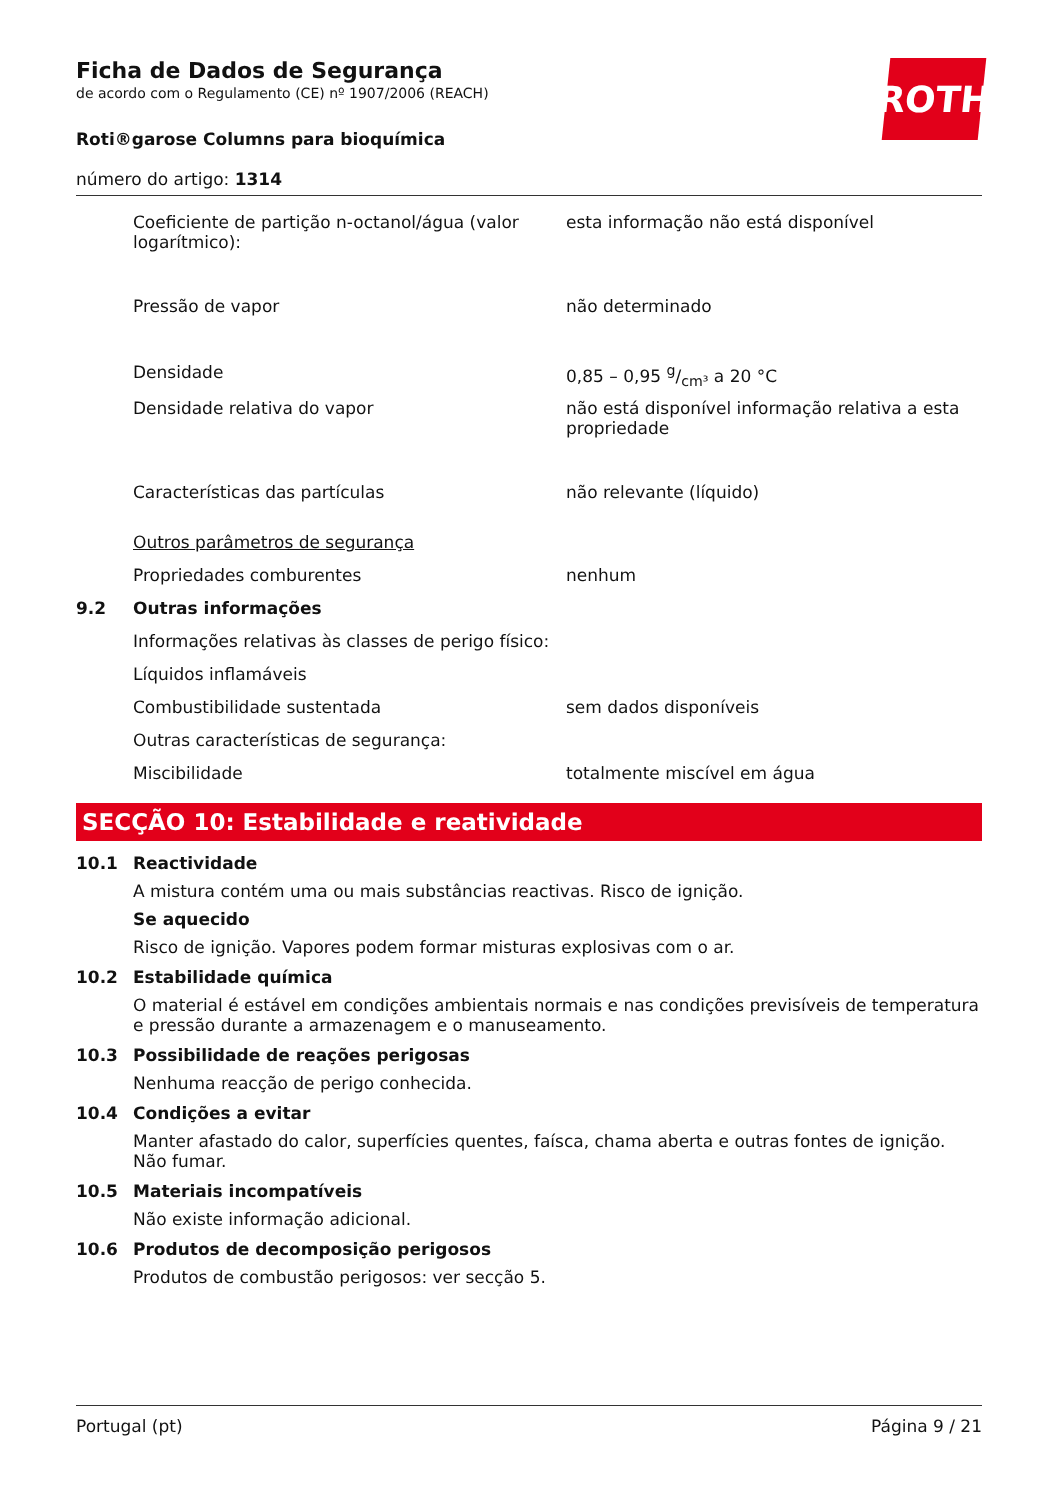ROTH
Ficha de Dados de Segurança
de acordo com o Regulamento (CE) nº 1907/2006 (REACH)
Roti®garose Columns para bioquímica
número do artigo: 1314
| | Coeficiente de partição n-octanol/água (valor logarítmico): | esta informação não está disponível |
| | Pressão de vapor | não determinado |
| | Densidade | 0,85 – 0,95 g/cm³ a 20 °C |
| | Densidade relativa do vapor | não está disponível informação relativa a esta propriedade |
| | Características das partículas | não relevante (líquido) |
| | Outros parâmetros de segurança | |
| | Propriedades comburentes | nenhum |
| 9.2 | Outras informações | |
| | Informações relativas às classes de perigo físico: | |
| | Líquidos inflamáveis | |
| | Combustibilidade sustentada | sem dados disponíveis |
| | Outras características de segurança: | |
| | Miscibilidade | totalmente miscível em água |
SECÇÃO 10: Estabilidade e reatividade
10.1 Reactividade
A mistura contém uma ou mais substâncias reactivas. Risco de ignição.
Se aquecido
Risco de ignição. Vapores podem formar misturas explosivas com o ar.
10.2 Estabilidade química
O material é estável em condições ambientais normais e nas condições previsíveis de temperatura e pressão durante a armazenagem e o manuseamento.
10.3 Possibilidade de reações perigosas
Nenhuma reacção de perigo conhecida.
10.4 Condições a evitar
Manter afastado do calor, superfícies quentes, faísca, chama aberta e outras fontes de ignição. Não fumar.
10.5 Materiais incompatíveis
Não existe informação adicional.
10.6 Produtos de decomposição perigosos
Produtos de combustão perigosos: ver secção 5.
Portugal (pt) Página 9 / 21